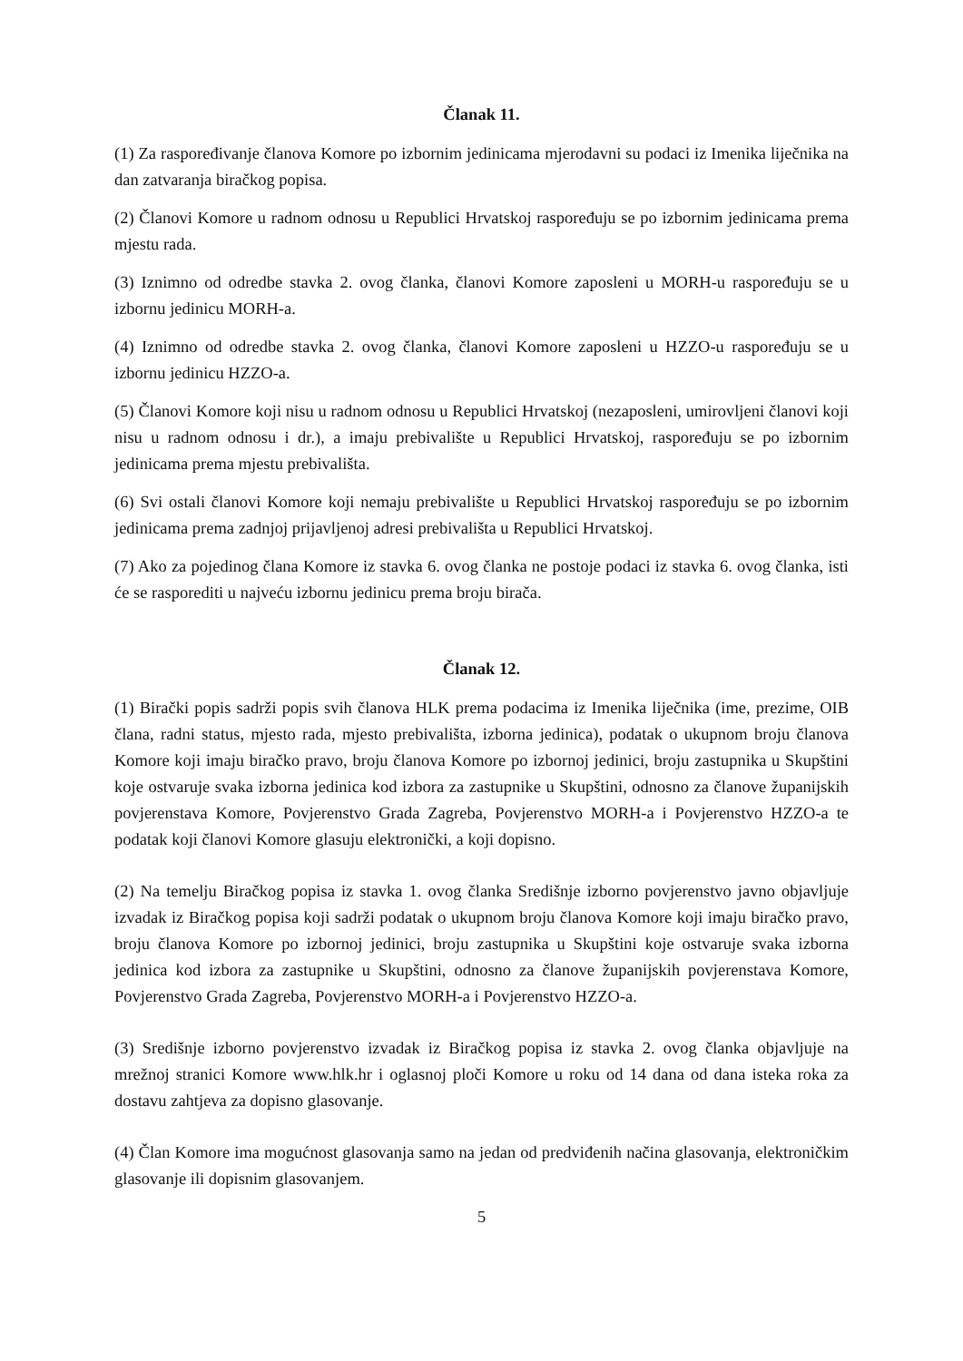Članak 11.
(1) Za raspoređivanje članova Komore po izbornim jedinicama mjerodavni su podaci iz Imenika liječnika na dan zatvaranja biračkog popisa.
(2) Članovi Komore u radnom odnosu u Republici Hrvatskoj raspoređuju se po izbornim jedinicama prema mjestu rada.
(3) Iznimno od odredbe stavka 2. ovog članka, članovi Komore zaposleni u MORH-u raspoređuju se u izbornu jedinicu MORH-a.
(4) Iznimno od odredbe stavka 2. ovog članka, članovi Komore zaposleni u HZZO-u raspoređuju se u izbornu jedinicu HZZO-a.
(5) Članovi Komore koji nisu u radnom odnosu u Republici Hrvatskoj (nezaposleni, umirovljeni članovi koji nisu u radnom odnosu i dr.), a imaju prebivalište u Republici Hrvatskoj, raspoređuju se po izbornim jedinicama prema mjestu prebivališta.
(6) Svi ostali članovi Komore koji nemaju prebivalište u Republici Hrvatskoj raspoređuju se po izbornim jedinicama prema zadnjoj prijavljenoj adresi prebivališta u Republici Hrvatskoj.
(7) Ako za pojedinog člana Komore iz stavka 6. ovog članka ne postoje podaci iz stavka 6. ovog članka, isti će se rasporediti u najveću izbornu jedinicu prema broju birača.
Članak 12.
(1) Birački popis sadrži popis svih članova HLK prema podacima iz Imenika liječnika (ime, prezime, OIB člana, radni status, mjesto rada, mjesto prebivališta, izborna jedinica), podatak o ukupnom broju članova Komore koji imaju biračko pravo, broju članova Komore po izbornoj jedinici, broju zastupnika u Skupštini koje ostvaruje svaka izborna jedinica kod izbora za zastupnike u Skupštini, odnosno za članove županijskih povjerenstava Komore, Povjerenstvo Grada Zagreba, Povjerenstvo MORH-a i Povjerenstvo HZZO-a te podatak koji članovi Komore glasuju elektronički, a koji dopisno.
(2) Na temelju Biračkog popisa iz stavka 1. ovog članka Središnje izborno povjerenstvo javno objavljuje izvadak iz Biračkog popisa koji sadrži podatak o ukupnom broju članova Komore koji imaju biračko pravo, broju članova Komore po izbornoj jedinici, broju zastupnika u Skupštini koje ostvaruje svaka izborna jedinica kod izbora za zastupnike u Skupštini, odnosno za članove županijskih povjerenstava Komore, Povjerenstvo Grada Zagreba, Povjerenstvo MORH-a i Povjerenstvo HZZO-a.
(3) Središnje izborno povjerenstvo izvadak iz Biračkog popisa iz stavka 2. ovog članka objavljuje na mrežnoj stranici Komore www.hlk.hr i oglasnoj ploči Komore u roku od 14 dana od dana isteka roka za dostavu zahtjeva za dopisno glasovanje.
(4) Član Komore ima mogućnost glasovanja samo na jedan od predviđenih načina glasovanja, elektroničkim glasovanje ili dopisnim glasovanjem.
5